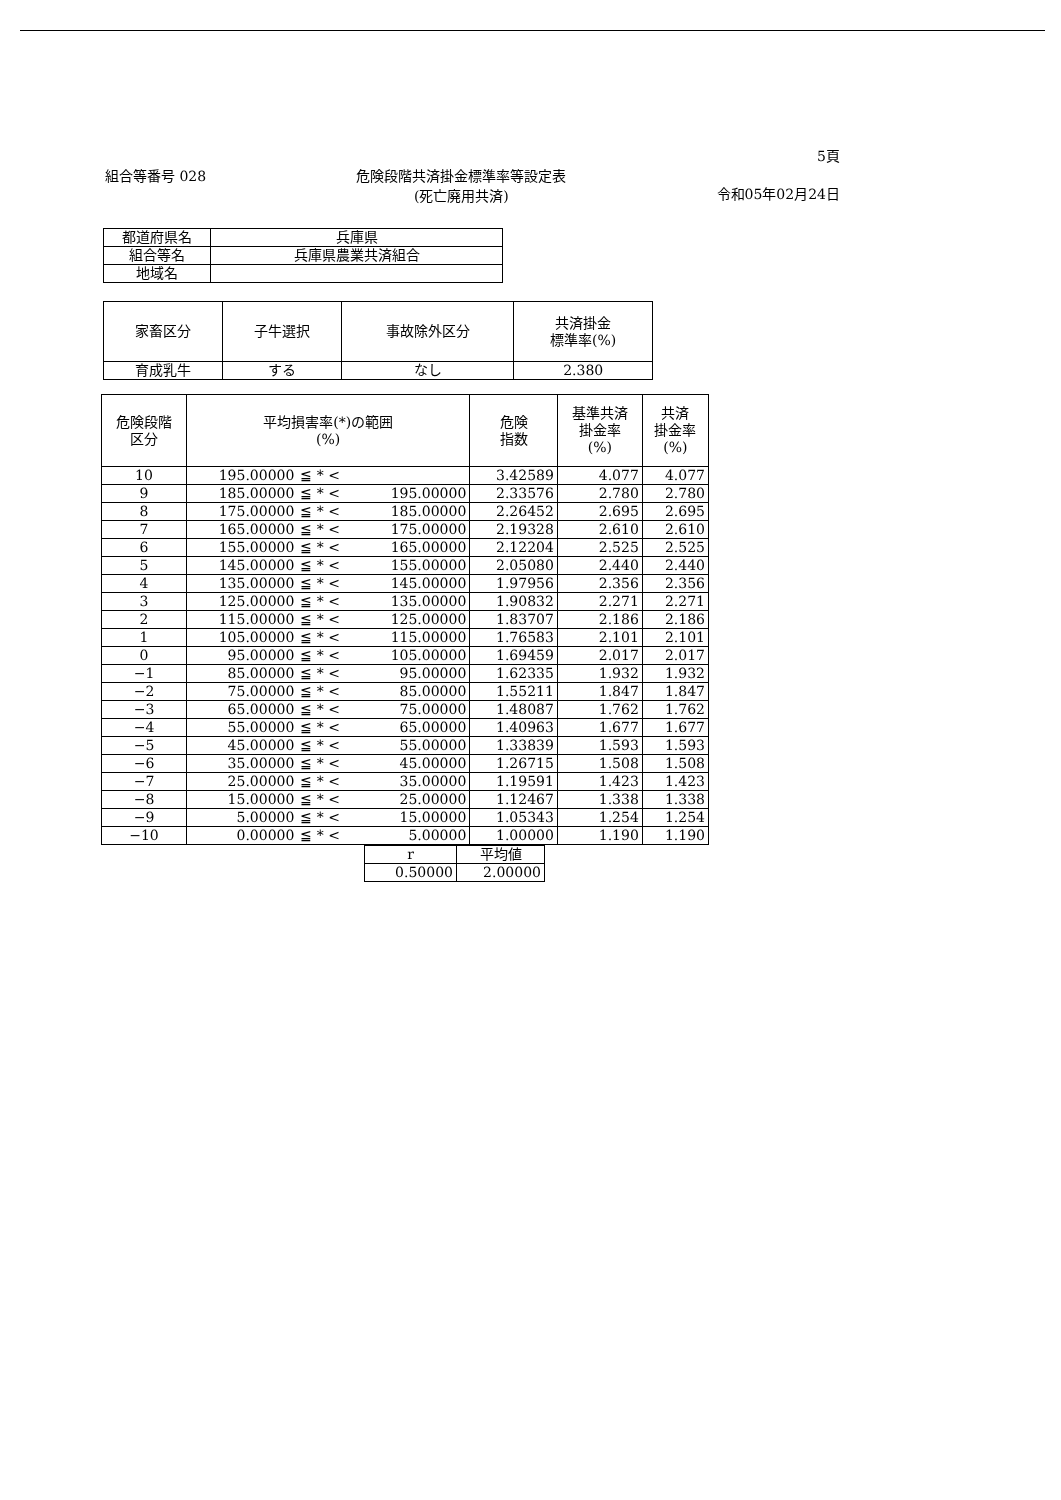5頁
組合等番号 028 危険段階共済掛金標準率等設定表
(死亡廃用共済)
令和05年02月24日
| 都道府県名 | 兵庫県 |
| 組合等名 | 兵庫県農業共済組合 |
| 地域名 | |
| 家畜区分 | 子牛選択 | 事故除外区分 | 共済掛金 標準率(%) |
| --- | --- | --- | --- |
| 育成乳牛 | する | なし | 2.380 |
| 危険段階 区分 | 平均損害率(*)の範囲 (%) | | | 危険 指数 | 基準共済 掛金率 (%) | 共済 掛金率 (%) |
| --- | --- | --- | --- | --- | --- | --- |
| 10 | 195.00000 | ≦ * < | | 3.42589 | 4.077 | 4.077 |
| 9 | 185.00000 | ≦ * < | 195.00000 | 2.33576 | 2.780 | 2.780 |
| 8 | 175.00000 | ≦ * < | 185.00000 | 2.26452 | 2.695 | 2.695 |
| 7 | 165.00000 | ≦ * < | 175.00000 | 2.19328 | 2.610 | 2.610 |
| 6 | 155.00000 | ≦ * < | 165.00000 | 2.12204 | 2.525 | 2.525 |
| 5 | 145.00000 | ≦ * < | 155.00000 | 2.05080 | 2.440 | 2.440 |
| 4 | 135.00000 | ≦ * < | 145.00000 | 1.97956 | 2.356 | 2.356 |
| 3 | 125.00000 | ≦ * < | 135.00000 | 1.90832 | 2.271 | 2.271 |
| 2 | 115.00000 | ≦ * < | 125.00000 | 1.83707 | 2.186 | 2.186 |
| 1 | 105.00000 | ≦ * < | 115.00000 | 1.76583 | 2.101 | 2.101 |
| 0 | 95.00000 | ≦ * < | 105.00000 | 1.69459 | 2.017 | 2.017 |
| −1 | 85.00000 | ≦ * < | 95.00000 | 1.62335 | 1.932 | 1.932 |
| −2 | 75.00000 | ≦ * < | 85.00000 | 1.55211 | 1.847 | 1.847 |
| −3 | 65.00000 | ≦ * < | 75.00000 | 1.48087 | 1.762 | 1.762 |
| −4 | 55.00000 | ≦ * < | 65.00000 | 1.40963 | 1.677 | 1.677 |
| −5 | 45.00000 | ≦ * < | 55.00000 | 1.33839 | 1.593 | 1.593 |
| −6 | 35.00000 | ≦ * < | 45.00000 | 1.26715 | 1.508 | 1.508 |
| −7 | 25.00000 | ≦ * < | 35.00000 | 1.19591 | 1.423 | 1.423 |
| −8 | 15.00000 | ≦ * < | 25.00000 | 1.12467 | 1.338 | 1.338 |
| −9 | 5.00000 | ≦ * < | 15.00000 | 1.05343 | 1.254 | 1.254 |
| −10 | 0.00000 | ≦ * < | 5.00000 | 1.00000 | 1.190 | 1.190 |
| r | 平均値 |
| 0.50000 | 2.00000 |